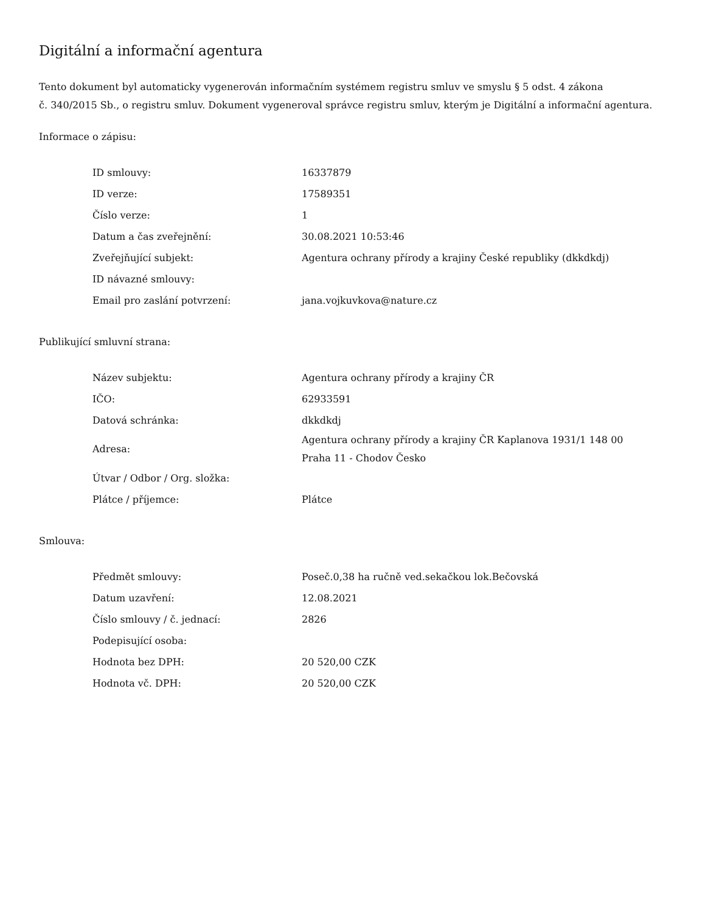Digitální a informační agentura
Tento dokument byl automaticky vygenerován informačním systémem registru smluv ve smyslu § 5 odst. 4 zákona
č. 340/2015 Sb., o registru smluv. Dokument vygeneroval správce registru smluv, kterým je Digitální a informační agentura.
Informace o zápisu:
| ID smlouvy: | 16337879 |
| ID verze: | 17589351 |
| Číslo verze: | 1 |
| Datum a čas zveřejnění: | 30.08.2021 10:53:46 |
| Zveřejňující subjekt: | Agentura ochrany přírody a krajiny České republiky (dkkdkdj) |
| ID návazné smlouvy: | |
| Email pro zaslání potvrzení: | jana.vojkuvkova@nature.cz |
Publikující smluvní strana:
| Název subjektu: | Agentura ochrany přírody a krajiny ČR |
| IČO: | 62933591 |
| Datová schránka: | dkkdkdj |
| Adresa: | Agentura ochrany přírody a krajiny ČR Kaplanova 1931/1 148 00 Praha 11 - Chodov Česko |
| Útvar / Odbor / Org. složka: | |
| Plátce / příjemce: | Plátce |
Smlouva:
| Předmět smlouvy: | Poseč.0,38 ha ručně ved.sekačkou lok.Bečovská |
| Datum uzavření: | 12.08.2021 |
| Číslo smlouvy / č. jednací: | 2826 |
| Podepisující osoba: | |
| Hodnota bez DPH: | 20 520,00 CZK |
| Hodnota vč. DPH: | 20 520,00 CZK |